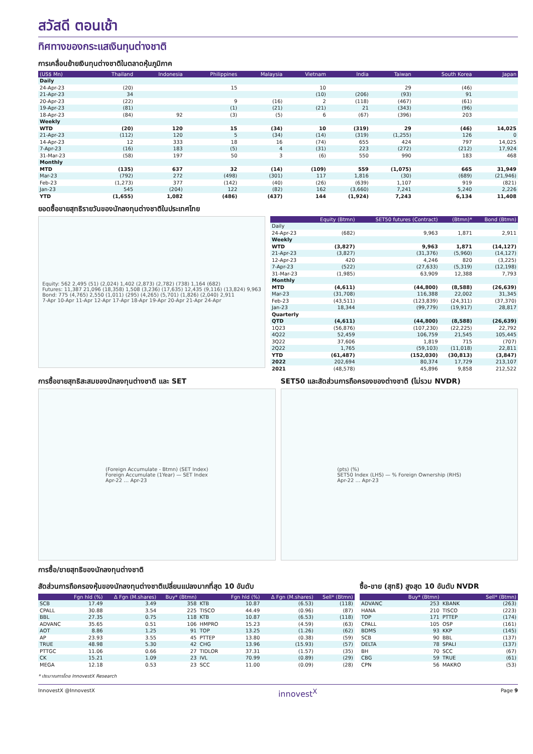สวัสดี ตอนเช้า
ทิศทางของกระแสเงินทุนต่างชาติ
การเคลื่อนย้ายเงินทุนต่างชาติในตลาดหุ้นภูมิภาค
| (US$ Mn) | Thailand | Indonesia | Philippines | Malaysia | Vietnam | India | Taiwan | South Korea | Japan |
| --- | --- | --- | --- | --- | --- | --- | --- | --- | --- |
| Daily | | | | | | | | | |
| 24-Apr-23 | (20) | | 15 | | 10 | | 29 | (46) | |
| 21-Apr-23 | 34 | | | | (10) | (206) | (93) | 91 | |
| 20-Apr-23 | (22) | | 9 | (16) | 2 | (118) | (467) | (61) | |
| 19-Apr-23 | (81) | | (1) | (21) | (21) | 21 | (343) | (96) | |
| 18-Apr-23 | (84) | 92 | (3) | (5) | 6 | (67) | (396) | 203 | |
| Weekly | | | | | | | | | |
| WTD | (20) | 120 | 15 | (34) | 10 | (319) | 29 | (46) | 14,025 |
| 21-Apr-23 | (112) | 120 | 5 | (34) | (14) | (319) | (1,255) | 126 | 0 |
| 14-Apr-23 | 12 | 333 | 18 | 16 | (74) | 655 | 424 | 797 | 14,025 |
| 7-Apr-23 | (16) | 183 | (5) | 4 | (31) | 223 | (272) | (212) | 17,924 |
| 31-Mar-23 | (58) | 197 | 50 | 3 | (6) | 550 | 990 | 183 | 468 |
| Monthly | | | | | | | | | |
| MTD | (135) | 637 | 32 | (14) | (109) | 559 | (1,075) | 665 | 31,949 |
| Mar-23 | (792) | 272 | (498) | (301) | 117 | 1,816 | (30) | (689) | (21,946) |
| Feb-23 | (1,273) | 377 | (142) | (40) | (26) | (639) | 1,107 | 919 | (821) |
| Jan-23 | 545 | (204) | 122 | (82) | 162 | (3,660) | 7,241 | 5,240 | 2,226 |
| YTD | (1,655) | 1,082 | (486) | (437) | 144 | (1,924) | 7,243 | 6,134 | 11,408 |
ยอดซื้อขายสุทธิรายวันของนักลงทุนต่างชาติในประเทศไทย
Equity: 562 2,495 (51) (2,024) 1,402 (2,873) (2,782) (738) 1,164 (682)
Futures: 11,387 21,096 (18,358) 1,508 (3,236) (17,635) 12,435 (9,116) (13,824) 9,963
Bond: 775 (4,765) 2,550 (1,011) (295) (4,265) (5,701) (1,826) (2,040) 2,911
7-Apr 10-Apr 11-Apr 12-Apr 17-Apr 18-Apr 19-Apr 20-Apr 21-Apr 24-Apr
| | Equity (Btmn) | SET50 futures (Contract) | (Btmn)* | Bond (Btmn) |
| --- | --- | --- | --- | --- |
| Daily | | | | |
| 24-Apr-23 | (682) | 9,963 | 1,871 | 2,911 |
| Weekly | | | | |
| WTD | (3,827) | 9,963 | 1,871 | (14,127) |
| 21-Apr-23 | (3,827) | (31,376) | (5,960) | (14,127) |
| 12-Apr-23 | 420 | 4,246 | 820 | (3,225) |
| 7-Apr-23 | (522) | (27,633) | (5,319) | (12,198) |
| 31-Mar-23 | (1,985) | 63,909 | 12,388 | 7,793 |
| Monthly | | | | |
| MTD | (4,611) | (44,800) | (8,588) | (26,639) |
| Mar-23 | (31,708) | 116,388 | 22,002 | 31,345 |
| Feb-23 | (43,511) | (123,839) | (24,311) | (37,370) |
| Jan-23 | 18,344 | (99,779) | (19,917) | 28,817 |
| Quarterly | | | | |
| QTD | (4,611) | (44,800) | (8,588) | (26,639) |
| 1Q23 | (56,876) | (107,230) | (22,225) | 22,792 |
| 4Q22 | 52,459 | 106,759 | 21,545 | 105,445 |
| 3Q22 | 37,606 | 1,819 | 715 | (707) |
| 2Q22 | 1,765 | (59,103) | (11,018) | 22,811 |
| YTD | (61,487) | (152,030) | (30,813) | (3,847) |
| 2022 | 202,694 | 80,374 | 17,729 | 213,107 |
| 2021 | (48,578) | 45,896 | 9,858 | 212,522 |
การซื้อขายสุทธิสะสมของนักลงทุนต่างชาติ และ SET
(Foreign Accumulate - Btmn) (SET Index)
Foreign Accumulate (1Year) — SET Index
Apr-22 … Apr-23
SET50 และสัดส่วนการถือครองของต่างชาติ (ไม่รวม NVDR)
(pts) (%)
SET50 Index (LHS) — % Foreign Ownership (RHS)
Apr-22 … Apr-23
การซื้อ/ขายสุทธิของนักลงทุนต่างชาติ
สัดส่วนการถือครองหุ้นของนักลงทุนต่างชาติเปลี่ยนแปลงมากที่สุด 10 อันดับ
| | Fgn hld (%) | Δ Fgn (M.shares) | Buy* (Btmn) | | Fgn hld (%) | Δ Fgn (M.shares) | Sell* (Btmn) |
| --- | --- | --- | --- | --- | --- | --- | --- |
| SCB | 17.49 | 3.49 | 358 | KTB | 10.87 | (6.53) | (118) |
| CPALL | 30.88 | 3.54 | 225 | TISCO | 44.49 | (0.96) | (87) |
| BBL | 27.35 | 0.75 | 118 | KTB | 10.87 | (6.53) | (118) |
| ADVANC | 35.65 | 0.51 | 106 | HMPRO | 15.23 | (4.59) | (63) |
| AOT | 8.86 | 1.25 | 91 | TOP | 13.25 | (1.26) | (62) |
| AP | 23.93 | 3.55 | 45 | PTTEP | 13.80 | (0.38) | (59) |
| TRUE | 48.98 | 5.30 | 42 | CHG | 13.96 | (15.93) | (57) |
| PTTGC | 11.06 | 0.66 | 27 | TIDLOR | 37.31 | (1.57) | (35) |
| CK | 15.21 | 1.09 | 23 | IVL | 70.99 | (0.89) | (29) |
| MEGA | 12.18 | 0.53 | 23 | SCC | 11.00 | (0.09) | (28) |
ซื้อ-ขาย (สุทธิ) สูงสุด 10 อันดับ NVDR
| | Buy* (Btmn) | | Sell* (Btmn) |
| --- | --- | --- | --- |
| ADVANC | 253 | KBANK | (263) |
| HANA | 210 | TISCO | (223) |
| TOP | 171 | PTTEP | (174) |
| CPALL | 105 | OSP | (161) |
| BDMS | 93 | KKP | (145) |
| SCB | 90 | BBL | (137) |
| DELTA | 78 | SPALI | (137) |
| BH | 70 | SCC | (67) |
| CBG | 59 | TRUE | (61) |
| CPN | 56 | MAKRO | (53) |
* ประมาณการโดย InnovestX Research
InnovestX @InnovestX innovest<sup>X</sup> Page 9